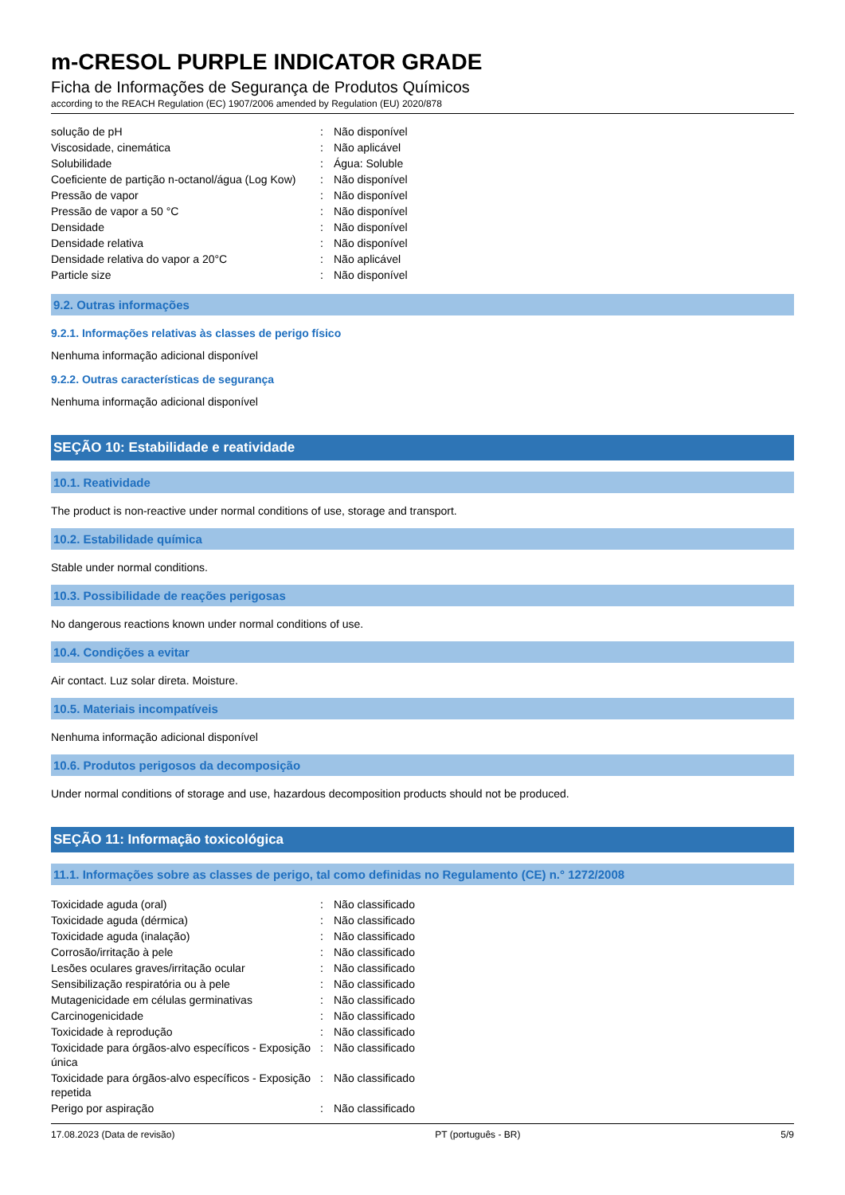m-CRESOL PURPLE INDICATOR GRADE
Ficha de Informações de Segurança de Produtos Químicos
according to the REACH Regulation (EC) 1907/2006 amended by Regulation (EU) 2020/878
| solução de pH | : | Não disponível |
| Viscosidade, cinemática | : | Não aplicável |
| Solubilidade | : | Água: Soluble |
| Coeficiente de partição n-octanol/água (Log Kow) | : | Não disponível |
| Pressão de vapor | : | Não disponível |
| Pressão de vapor a 50 °C | : | Não disponível |
| Densidade | : | Não disponível |
| Densidade relativa | : | Não disponível |
| Densidade relativa do vapor a 20°C | : | Não aplicável |
| Particle size | : | Não disponível |
9.2. Outras informações
9.2.1. Informações relativas às classes de perigo físico
Nenhuma informação adicional disponível
9.2.2. Outras características de segurança
Nenhuma informação adicional disponível
SEÇÃO 10: Estabilidade e reatividade
10.1. Reatividade
The product is non-reactive under normal conditions of use, storage and transport.
10.2. Estabilidade química
Stable under normal conditions.
10.3. Possibilidade de reações perigosas
No dangerous reactions known under normal conditions of use.
10.4. Condições a evitar
Air contact. Luz solar direta. Moisture.
10.5. Materiais incompatíveis
Nenhuma informação adicional disponível
10.6. Produtos perigosos da decomposição
Under normal conditions of storage and use, hazardous decomposition products should not be produced.
SEÇÃO 11: Informação toxicológica
11.1. Informações sobre as classes de perigo, tal como definidas no Regulamento (CE) n.° 1272/2008
| Toxicidade aguda (oral) | : | Não classificado |
| Toxicidade aguda (dérmica) | : | Não classificado |
| Toxicidade aguda (inalação) | : | Não classificado |
| Corrosão/irritação à pele | : | Não classificado |
| Lesões oculares graves/irritação ocular | : | Não classificado |
| Sensibilização respiratória ou à pele | : | Não classificado |
| Mutagenicidade em células germinativas | : | Não classificado |
| Carcinogenicidade | : | Não classificado |
| Toxicidade à reprodução | : | Não classificado |
| Toxicidade para órgãos-alvo específicos - Exposição única | : | Não classificado |
| Toxicidade para órgãos-alvo específicos - Exposição repetida | : | Não classificado |
| Perigo por aspiração | : | Não classificado |
17.08.2023 (Data de revisão) PT (português - BR) 5/9